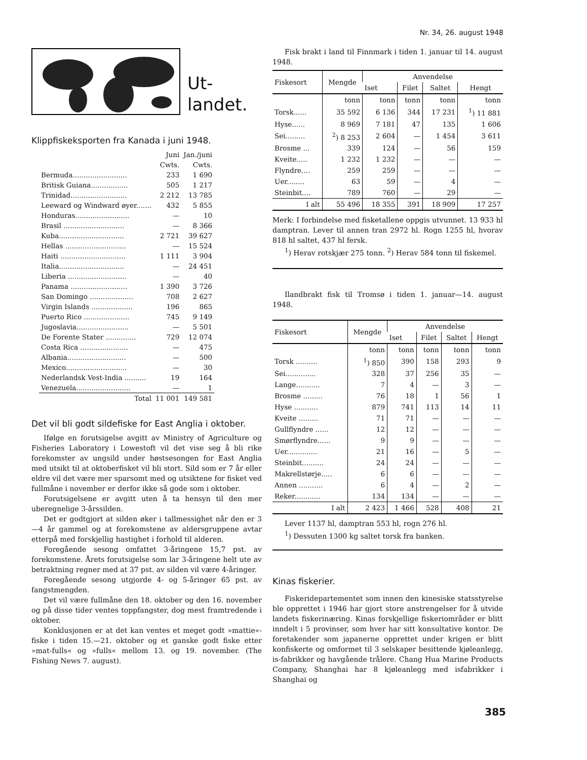Nr. 34, 26. august 1948
Ut-
landet.
Klippfiskeksporten fra Kanada i juni 1948.
| | Juni Cwts. | Jan./juni Cwts. |
| Bermuda......................... | 233 | 1 690 |
| Britisk Guiana................. | 505 | 1 217 |
| Trinidad.......................... | 2 212 | 13 785 |
| Leeward og Windward øyer....... | 432 | 5 855 |
| Honduras......................... | — | 10 |
| Brasil ............................ | — | 8 366 |
| Kuba.............................. | 2 721 | 39 627 |
| Hellas ............................ | — | 15 524 |
| Haiti .............................. | 1 111 | 3 904 |
| Italia.............................. | — | 24 451 |
| Liberia ........................... | — | 40 |
| Panama .......................... | 1 390 | 3 726 |
| San Domingo .................... | 708 | 2 627 |
| Virgin Islands ................... | 196 | 865 |
| Puerto Rico ..................... | 745 | 9 149 |
| Jugoslavia........................ | — | 5 501 |
| De Forente Stater .............. | 729 | 12 074 |
| Costa Rica ...................... | — | 475 |
| Albania........................... | — | 500 |
| Mexico............................ | — | 30 |
| Nederlandsk Vest-India .......... | 19 | 164 |
| Venezuela......................... | — | 1 |
| Total | 11 001 | 149 581 |
Det vil bli godt sildefiske for East Anglia i oktober.
Ifølge en forutsigelse avgitt av Ministry of Agriculture og Fisheries Laboratory i Lowestoft vil det vise seg å bli rike forekomster av ungsild under høstsesongen for East Anglia med utsikt til at oktoberfisket vil bli stort. Sild som er 7 år eller eldre vil det være mer sparsomt med og utsiktene for fisket ved fullmåne i november er derfor ikke så gode som i oktober.
Forutsigelsene er avgitt uten å ta hensyn til den mer uberegnelige 3-årssilden.
Det er godtgjort at silden øker i tallmessighet når den er 3—4 år gammel og at forekomstene av aldersgruppene avtar etterpå med forskjellig hastighet i forhold til alderen.
Foregående sesong omfattet 3-åringene 15,7 pst. av forekomstene. Årets forutsigelse som lar 3-åringene helt ute av betraktning regner med at 37 pst. av silden vil være 4-åringer.
Foregående sesong utgjorde 4- og 5-åringer 65 pst. av fangstmengden.
Det vil være fullmåne den 18. oktober og den 16. november og på disse tider ventes toppfangster, dog mest framtredende i oktober.
Konklusjonen er at det kan ventes et meget godt »mattie«-fiske i tiden 15.—21. oktober og et ganske godt fiske etter »mat-fulls« og »fulls« mellom 13. og 19. november. (The Fishing News 7. august).
Fisk brakt i land til Finnmark i tiden 1. januar til 14. august 1948.
| Fiskesort | Mengde | Anvendelse | | | |
| --- | --- | --- | --- | --- | --- |
| | | Iset | Filet | Saltet | Hengt |
| | tonn | tonn | tonn | tonn | tonn |
| Torsk...... | 35 592 | 6 136 | 344 | 17 231 | <sup>1</sup>) 11 881 |
| Hyse...... | 8 969 | 7 181 | 47 | 135 | 1 606 |
| Sei......... | <sup>2</sup>) 8 253 | 2 604 | — | 1 454 | 3 611 |
| Brosme ... | 339 | 124 | — | 56 | 159 |
| Kveite..... | 1 232 | 1 232 | — | — | — |
| Flyndre.... | 259 | 259 | — | — | — |
| Uer........ | 63 | 59 | — | 4 | — |
| Steinbit.... | 789 | 760 | — | 29 | — |
| I alt | 55 496 | 18 355 | 391 | 18 909 | 17 257 |
Merk: I forbindelse med fisketallene oppgis utvunnet. 13 933 hl damptran. Lever til annen tran 2972 hl. Rogn 1255 hl, hvorav 818 hl saltet, 437 hl fersk.
<sup>1</sup>) Herav rotskjær 275 tonn. <sup>2</sup>) Herav 584 tonn til fiskemel.
Ilandbrakt fisk til Tromsø i tiden 1. januar—14. august 1948.
| Fiskesort | Mengde | Anvendelse | | | |
| --- | --- | --- | --- | --- | --- |
| | | Iset | Filet | Saltet | Hengt |
| | tonn | tonn | tonn | tonn | tonn |
| Torsk .......... | <sup>1</sup>) 850 | 390 | 158 | 293 | 9 |
| Sei.............. | 328 | 37 | 256 | 35 | — |
| Lange........... | 7 | 4 | — | 3 | — |
| Brosme ......... | 76 | 18 | 1 | 56 | 1 |
| Hyse ........... | 879 | 741 | 113 | 14 | 11 |
| Kveite ......... | 71 | 71 | — | — | — |
| Gullflyndre ...... | 12 | 12 | — | — | — |
| Smørflyndre...... | 9 | 9 | — | — | — |
| Uer.............. | 21 | 16 | — | 5 | — |
| Steinbit.......... | 24 | 24 | — | — | — |
| Makrellstørje..... | 6 | 6 | — | — | — |
| Annen ........... | 6 | 4 | — | 2 | — |
| Reker............ | 134 | 134 | — | — | — |
| I alt | 2 423 | 1 466 | 528 | 408 | 21 |
Lever 1137 hl, damptran 553 hl, rogn 276 hl.
<sup>1</sup>) Dessuten 1300 kg saltet torsk fra banken.
Kinas fiskerier.
Fiskeridepartementet som innen den kinesiske statsstyrelse ble opprettet i 1946 har gjort store anstrengelser for å utvide landets fiskerinæring. Kinas forskjellige fiskeriområder er blitt inndelt i 5 provinser, som hver har sitt konsultative kontor. De foretakender som japanerne opprettet under krigen er blitt konfiskerte og omformet til 3 selskaper besittende kjøleanlegg, is-fabrikker og havgående trålere. Chang Hua Marine Products Company, Shanghai har 8 kjøleanlegg med isfabrikker i Shanghai og
385